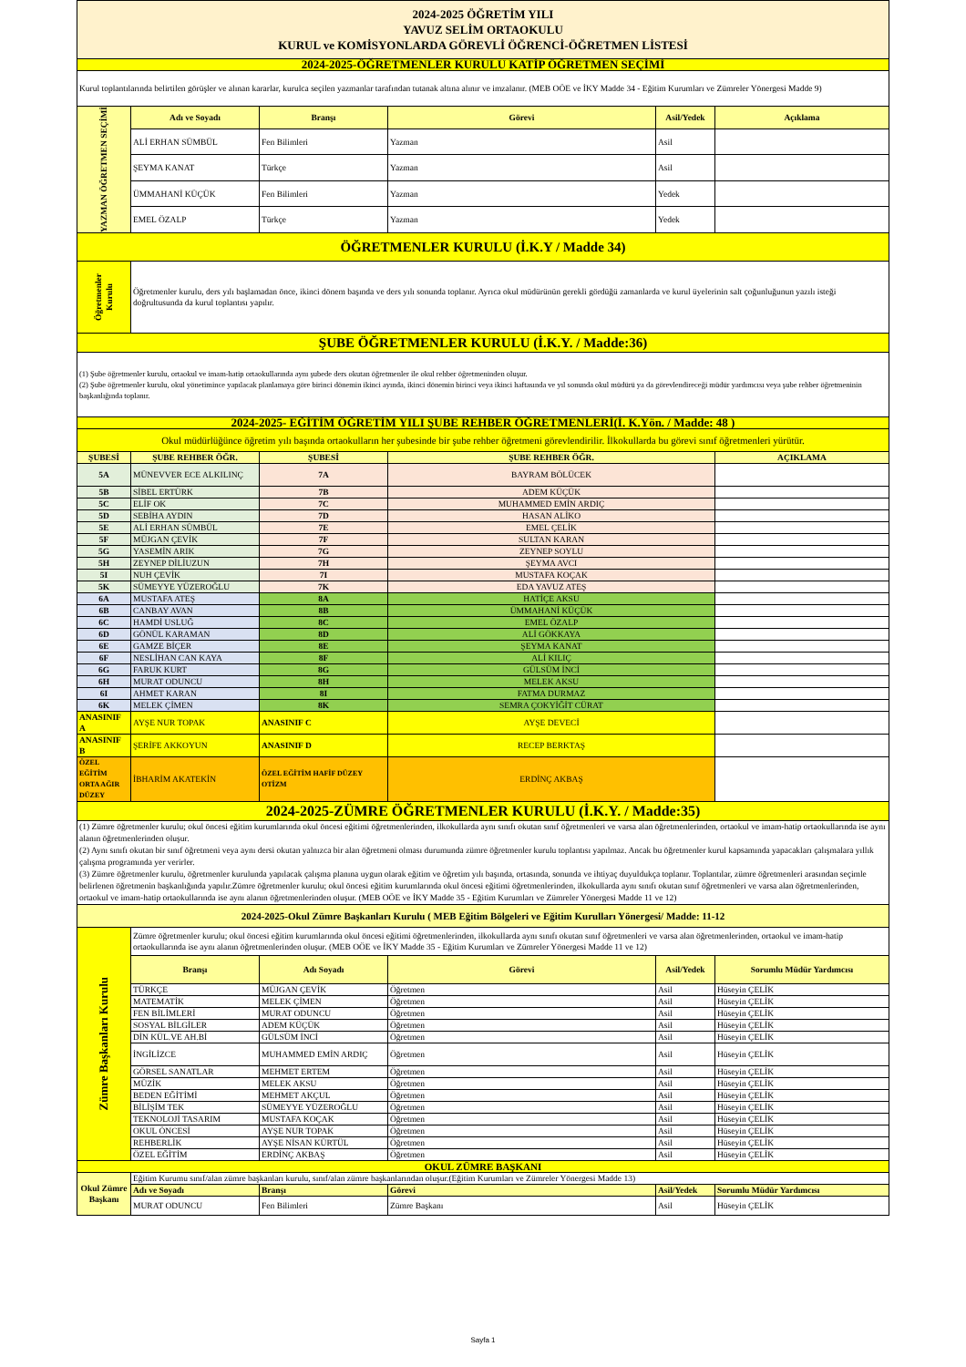| 2024-2025 ÖĞRETİM YILI YAVUZ SELİM ORTAOKULU KURUL ve KOMİSYONLARDA GÖREVLİ ÖĞRENCİ-ÖĞRETMEN LİSTESİ | | | | | |
| 2024-2025-ÖĞRETMENLER KURULU KATİP ÖĞRETMEN SEÇİMİ | | | | | |
| Kurul toplantılarında belirtilen görüşler ve alınan kararlar, kurulca seçilen yazmanlar tarafından tutanak altına alınır ve imzalanır. (MEB OÖE ve İKY Madde 34 - Eğitim Kurumları ve Zümreler Yönergesi Madde 9) | | | | | |
| YAZMAN ÖĞRETMEN SEÇİMİ | Adı ve Soyadı | Branşı | Görevi | Asil/Yedek | Açıklama |
| | ALİ ERHAN SÜMBÜL | Fen Bilimleri | Yazman | Asil | |
| | ŞEYMA KANAT | Türkçe | Yazman | Asil | |
| | ÜMMAHANİ KÜÇÜK | Fen Bilimleri | Yazman | Yedek | |
| | EMEL ÖZALP | Türkçe | Yazman | Yedek | |
| ÖĞRETMENLER KURULU (İ.K.Y / Madde 34) | | | | | |
| Öğretmenler Kurulu | Öğretmenler kurulu, ders yılı başlamadan önce, ikinci dönem başında ve ders yılı sonunda toplanır. Ayrıca okul müdürünün gerekli gördüğü zamanlarda ve kurul üyelerinin salt çoğunluğunun yazılı isteği doğrultusunda da kurul toplantısı yapılır. | | | | |
| ŞUBE ÖĞRETMENLER KURULU (İ.K.Y. / Madde:36) | | | | | |
| (1) Şube öğretmenler kurulu, ortaokul ve imam-hatip ortaokullarında aynı şubede ders okutan öğretmenler ile okul rehber öğretmeninden oluşur. (2) Şube öğretmenler kurulu, okul yönetimince yapılacak planlamaya göre birinci dönemin ikinci ayında, ikinci dönemin birinci veya ikinci haftasında ve yıl sonunda okul müdürü ya da görevlendireceği müdür yardımcısı veya şube rehber öğretmeninin başkanlığında toplanır. | | | | | |
| 2024-2025- EĞİTİM ÖĞRETİM YILI ŞUBE REHBER ÖĞRETMENLERİ(İ. K.Yön. / Madde: 48 ) | | | | | |
| Okul müdürlüğünce öğretim yılı başında ortaokulların her şubesinde bir şube rehber öğretmeni görevlendirilir. İlkokullarda bu görevi sınıf öğretmenleri yürütür. | | | | | |
| ŞUBESİ | ŞUBE REHBER ÖĞR. | ŞUBESİ | ŞUBE REHBER ÖĞR. | | AÇIKLAMA |
| 5A | MÜNEVVER ECE ALKILINÇ | 7A | BAYRAM BÖLÜCEK | | |
| 5B | SİBEL ERTÜRK | 7B | ADEM KÜÇÜK | | |
| 5C | ELİF OK | 7C | MUHAMMED EMİN ARDIÇ | | |
| 5D | SEBİHA AYDIN | 7D | HASAN ALİKO | | |
| 5E | ALİ ERHAN SÜMBÜL | 7E | EMEL ÇELİK | | |
| 5F | MÜJGAN ÇEVİK | 7F | SULTAN KARAN | | |
| 5G | YASEMİN ARIK | 7G | ZEYNEP SOYLU | | |
| 5H | ZEYNEP DİLİUZUN | 7H | ŞEYMA AVCI | | |
| 5I | NUH ÇEVİK | 7I | MUSTAFA KOÇAK | | |
| 5K | SÜMEYYE YÜZEROĞLU | 7K | EDA YAVUZ ATEŞ | | |
| 6A | MUSTAFA ATEŞ | 8A | HATİÇE AKSU | | |
| 6B | CANBAY AVAN | 8B | ÜMMAHANİ KÜÇÜK | | |
| 6C | HAMDİ USLUĞ | 8C | EMEL ÖZALP | | |
| 6D | GÖNÜL KARAMAN | 8D | ALİ GÖKKAYA | | |
| 6E | GAMZE BİÇER | 8E | ŞEYMA KANAT | | |
| 6F | NESLİHAN CAN KAYA | 8F | ALİ KILIÇ | | |
| 6G | FARUK KURT | 8G | GÜLSÜM İNCİ | | |
| 6H | MURAT ODUNCU | 8H | MELEK AKSU | | |
| 6I | AHMET KARAN | 8I | FATMA DURMAZ | | |
| 6K | MELEK ÇİMEN | 8K | SEMRA ÇOKYİĞİT CÜRAT | | |
| ANASINIF A | AYŞE NUR TOPAK | ANASINIF C | AYŞE DEVECİ | | |
| ANASINIF B | ŞERİFE AKKOYUN | ANASINIF D | RECEP BERKTAŞ | | |
| ÖZEL EĞİTİM ORTA AĞIR DÜZEY | İBHARİM AKATEKİN | ÖZEL EĞİTİM HAFİF DÜZEY OTİZM | ERDİNÇ AKBAŞ | | |
| 2024-2025-ZÜMRE ÖĞRETMENLER KURULU (İ.K.Y. / Madde:35) | | | | | |
| (1) Zümre öğretmenler kurulu; okul öncesi eğitim kurumlarında okul öncesi eğitimi öğretmenlerinden, ilkokullarda aynı sınıfı okutan sınıf öğretmenleri ve varsa alan öğretmenlerinden, ortaokul ve imam-hatip ortaokullarında ise aynı alanın öğretmenlerinden oluşur. (2) Aynı sınıfı okutan bir sınıf öğretmeni veya aynı dersi okutan yalnızca bir alan öğretmeni olması durumunda zümre öğretmenler kurulu toplantısı yapılmaz. Ancak bu öğretmenler kurul kapsamında yapacakları çalışmalara yıllık çalışma programında yer verirler. (3) Zümre öğretmenler kurulu, öğretmenler kurulunda yapılacak çalışma planına uygun olarak eğitim ve öğretim yılı başında, ortasında, sonunda ve ihtiyaç duyuldukça toplanır. Toplantılar, zümre öğretmenleri arasından seçimle belirlenen öğretmenin başkanlığında yapılır.Zümre öğretmenler kurulu; okul öncesi eğitim kurumlarında okul öncesi eğitimi öğretmenlerinden, ilkokullarda aynı sınıfı okutan sınıf öğretmenleri ve varsa alan öğretmenlerinden, ortaokul ve imam-hatip ortaokullarında ise aynı alanın öğretmenlerinden oluşur. (MEB OÖE ve İKY Madde 35 - Eğitim Kurumları ve Zümreler Yönergesi Madde 11 ve 12) | | | | | |
| 2024-2025-Okul Zümre Başkanları Kurulu ( MEB Eğitim Bölgeleri ve Eğitim Kurulları Yönergesi/ Madde: 11-12 | | | | | |
| Zümre Başkanları Kurulu | Zümre öğretmenler kurulu; okul öncesi eğitim kurumlarında okul öncesi eğitimi öğretmenlerinden, ilkokullarda aynı sınıfı okutan sınıf öğretmenleri ve varsa alan öğretmenlerinden, ortaokul ve imam-hatip ortaokullarında ise aynı alanın öğretmenlerinden oluşur. (MEB OÖE ve İKY Madde 35 - Eğitim Kurumları ve Zümreler Yönergesi Madde 11 ve 12) | | | | |
| | Branşı | Adı Soyadı | Görevi | Asil/Yedek | Sorumlu Müdür Yardımcısı |
| | TÜRKÇE | MÜJGAN ÇEVİK | Öğretmen | Asil | Hüseyin ÇELİK |
| | MATEMATİK | MELEK ÇİMEN | Öğretmen | Asil | Hüseyin ÇELİK |
| | FEN BİLİMLERİ | MURAT ODUNCU | Öğretmen | Asil | Hüseyin ÇELİK |
| | SOSYAL BİLGİLER | ADEM KÜÇÜK | Öğretmen | Asil | Hüseyin ÇELİK |
| | DİN KÜL.VE AH.Bİ | GÜLSÜM İNCİ | Öğretmen | Asil | Hüseyin ÇELİK |
| | İNGİLİZCE | MUHAMMED EMİN ARDIÇ | Öğretmen | Asil | Hüseyin ÇELİK |
| | GÖRSEL SANATLAR | MEHMET ERTEM | Öğretmen | Asil | Hüseyin ÇELİK |
| | MÜZİK | MELEK AKSU | Öğretmen | Asil | Hüseyin ÇELİK |
| | BEDEN EĞİTİMİ | MEHMET AKÇUL | Öğretmen | Asil | Hüseyin ÇELİK |
| | BİLİŞİM TEK | SÜMEYYE YÜZEROĞLU | Öğretmen | Asil | Hüseyin ÇELİK |
| | TEKNOLOJİ TASARIM | MUSTAFA KOÇAK | Öğretmen | Asil | Hüseyin ÇELİK |
| | OKUL ÖNCESİ | AYŞE NUR TOPAK | Öğretmen | Asil | Hüseyin ÇELİK |
| | REHBERLİK | AYŞE NİSAN KÜRTÜL | Öğretmen | Asil | Hüseyin ÇELİK |
| | ÖZEL EĞİTİM | ERDİNÇ AKBAŞ | Öğretmen | Asil | Hüseyin ÇELİK |
| OKUL ZÜMRE BAŞKANI | | | | | |
| Okul Zümre Başkanı | Eğitim Kurumu sınıf/alan zümre başkanları kurulu, sınıf/alan zümre başkanlarından oluşur.(Eğitim Kurumları ve Zümreler Yönergesi Madde 13) | | | | |
| | Adı ve Soyadı | Branşı | Görevi | Asil/Yedek | Sorumlu Müdür Yardımcısı |
| | MURAT ODUNCU | Fen Bilimleri | Zümre Başkanı | Asil | Hüseyin ÇELİK |
Sayfa 1